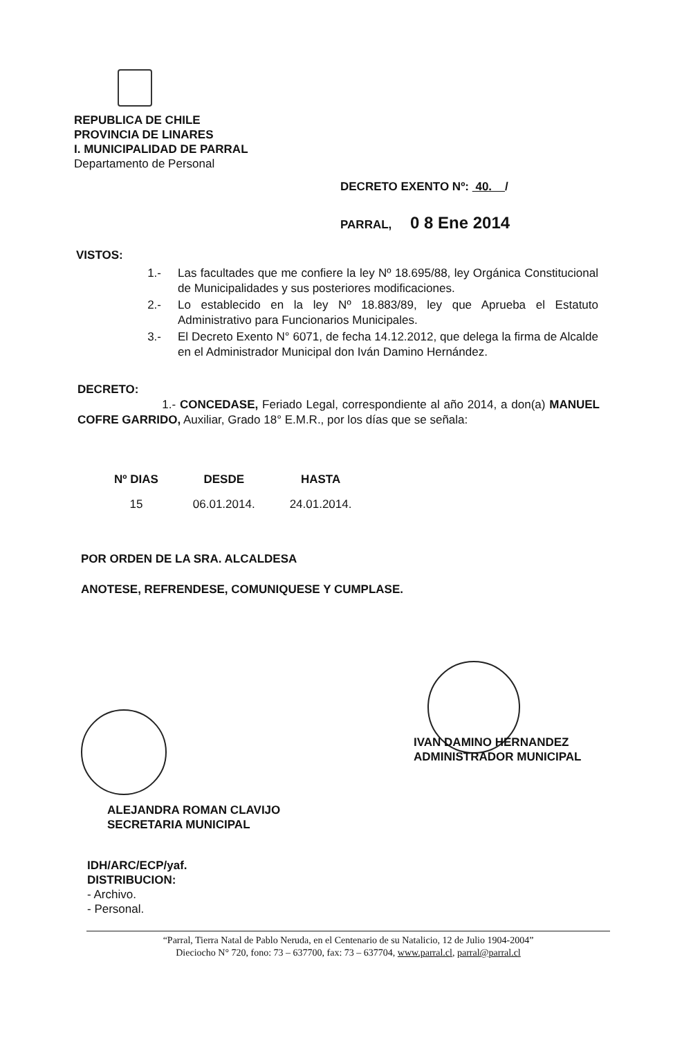REPUBLICA DE CHILE
PROVINCIA DE LINARES
I. MUNICIPALIDAD DE PARRAL
Departamento de Personal
DECRETO EXENTO Nº: 40. /
PARRAL, 0 8 Ene 2014
VISTOS:
1.- Las facultades que me confiere la ley Nº 18.695/88, ley Orgánica Constitucional de Municipalidades y sus posteriores modificaciones.
2.- Lo establecido en la ley Nº 18.883/89, ley que Aprueba el Estatuto Administrativo para Funcionarios Municipales.
3.- El Decreto Exento N° 6071, de fecha 14.12.2012, que delega la firma de Alcalde en el Administrador Municipal don Iván Damino Hernández.
DECRETO:
1.- CONCEDASE, Feriado Legal, correspondiente al año 2014, a don(a) MANUEL COFRE GARRIDO, Auxiliar, Grado 18° E.M.R., por los días que se señala:
| Nº DIAS | DESDE | HASTA |
| --- | --- | --- |
| 15 | 06.01.2014. | 24.01.2014. |
POR ORDEN DE LA SRA. ALCALDESA
ANOTESE, REFRENDESE, COMUNIQUESE Y CUMPLASE.
IVAN DAMINO HERNANDEZ
ADMINISTRADOR MUNICIPAL
ALEJANDRA ROMAN CLAVIJO
SECRETARIA MUNICIPAL
IDH/ARC/ECP/yaf.
DISTRIBUCION:
- Archivo.
- Personal.
“Parral, Tierra Natal de Pablo Neruda, en el Centenario de su Natalicio, 12 de Julio 1904-2004”
Dieciocho N° 720, fono: 73 – 637700, fax: 73 – 637704, www.parral.cl, parral@parral.cl